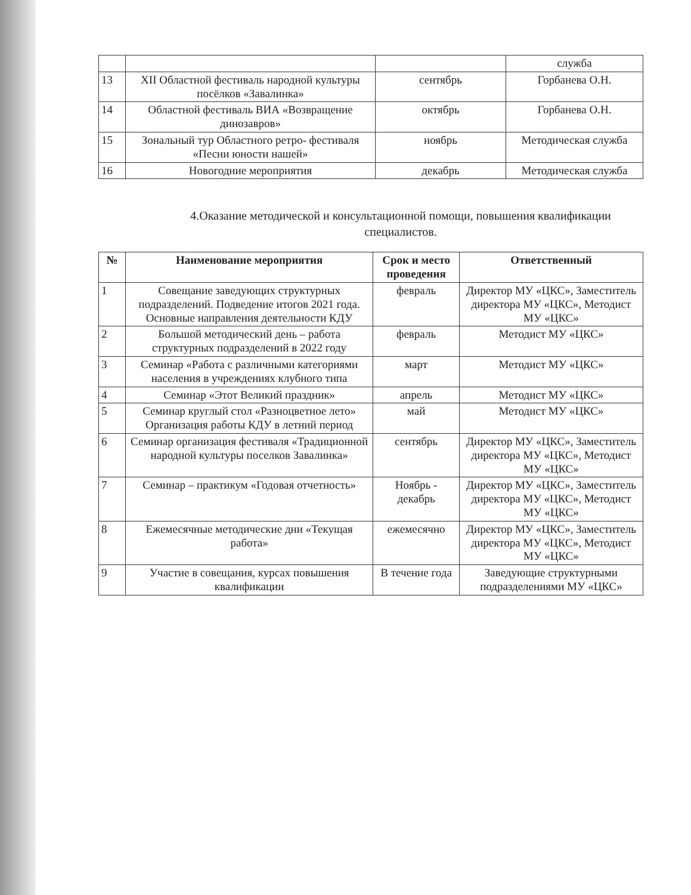| | | | служба |
| 13 | XII Областной фестиваль народной культуры посёлков «Завалинка» | сентябрь | Горбанева О.Н. |
| 14 | Областной фестиваль ВИА «Возвращение динозавров» | октябрь | Горбанева О.Н. |
| 15 | Зональный тур Областного ретро- фестиваля «Песни юности нашей» | ноябрь | Методическая служба |
| 16 | Новогодние мероприятия | декабрь | Методическая служба |
4.Оказание методической и консультационной помощи, повышения квалификации специалистов.
| № | Наименование мероприятия | Срок и место проведения | Ответственный |
| --- | --- | --- | --- |
| 1 | Совещание заведующих структурных подразделений. Подведение итогов 2021 года. Основные направления деятельности КДУ | февраль | Директор МУ «ЦКС», Заместитель директора МУ «ЦКС», Методист МУ «ЦКС» |
| 2 | Большой методический день – работа структурных подразделений в 2022 году | февраль | Методист МУ «ЦКС» |
| 3 | Семинар «Работа с различными категориями населения в учреждениях клубного типа | март | Методист МУ «ЦКС» |
| 4 | Семинар «Этот Великий праздник» | апрель | Методист МУ «ЦКС» |
| 5 | Семинар круглый стол «Разноцветное лето» Организация работы КДУ в летний период | май | Методист МУ «ЦКС» |
| 6 | Семинар организация фестиваля «Традиционной народной культуры поселков Завалинка» | сентябрь | Директор МУ «ЦКС», Заместитель директора МУ «ЦКС», Методист МУ «ЦКС» |
| 7 | Семинар – практикум «Годовая отчетность» | Ноябрь - декабрь | Директор МУ «ЦКС», Заместитель директора МУ «ЦКС», Методист МУ «ЦКС» |
| 8 | Ежемесячные методические дни «Текущая работа» | ежемесячно | Директор МУ «ЦКС», Заместитель директора МУ «ЦКС», Методист МУ «ЦКС» |
| 9 | Участие в совещания, курсах повышения квалификации | В течение года | Заведующие структурными подразделениями МУ «ЦКС» |